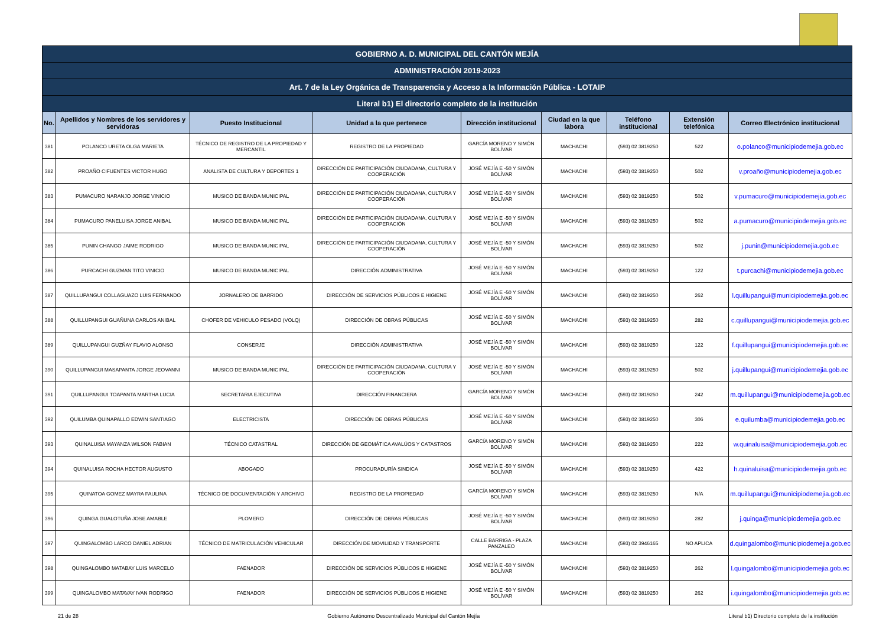| GOBIERNO A. D. MUNICIPAL DEL CANTÓN MEJÍA | | | | | | | | |
| --- | --- | --- | --- | --- | --- | --- | --- | --- |
| ADMINISTRACIÓN 2019-2023 | | | | | | | | |
| Art. 7 de la Ley Orgánica de Transparencia y Acceso a la Información Pública - LOTAIP | | | | | | | | |
| Literal b1) El directorio completo de la institución | | | | | | | | |
| No. | Apellidos y Nombres de los servidores y servidoras | Puesto Institucional | Unidad a la que pertenece | Dirección institucional | Ciudad en la que labora | Teléfono institucional | Extensión telefónica | Correo Electrónico institucional |
| 381 | POLANCO URETA OLGA MARIETA | TÉCNICO DE REGISTRO DE LA PROPIEDAD Y MERCANTIL | REGISTRO DE LA PROPIEDAD | GARCÍA MORENO Y SIMÓN BOLÍVAR | MACHACHI | (593) 02 3819250 | 522 | o.polanco@municipiodemejia.gob.ec |
| 382 | PROAÑO CIFUENTES VICTOR HUGO | ANALISTA DE CULTURA Y DEPORTES 1 | DIRECCIÓN DE PARTICIPACIÓN CIUDADANA, CULTURA Y COOPERACIÓN | JOSÉ MEJÍA E -50 Y SIMÓN BOLÍVAR | MACHACHI | (593) 02 3819250 | 502 | v.proaño@municipiodemejia.gob.ec |
| 383 | PUMACURO NARANJO JORGE VINICIO | MUSICO DE BANDA MUNICIPAL | DIRECCIÓN DE PARTICIPACIÓN CIUDADANA, CULTURA Y COOPERACIÓN | JOSÉ MEJÍA E -50 Y SIMÓN BOLÍVAR | MACHACHI | (593) 02 3819250 | 502 | v.pumacuro@municipiodemejia.gob.ec |
| 384 | PUMACURO PANELUISA JORGE ANIBAL | MUSICO DE BANDA MUNICIPAL | DIRECCIÓN DE PARTICIPACIÓN CIUDADANA, CULTURA Y COOPERACIÓN | JOSÉ MEJÍA E -50 Y SIMÓN BOLÍVAR | MACHACHI | (593) 02 3819250 | 502 | a.pumacuro@municipiodemejia.gob.ec |
| 385 | PUNIN CHANGO JAIME RODRIGO | MUSICO DE BANDA MUNICIPAL | DIRECCIÓN DE PARTICIPACIÓN CIUDADANA, CULTURA Y COOPERACIÓN | JOSÉ MEJÍA E -50 Y SIMÓN BOLÍVAR | MACHACHI | (593) 02 3819250 | 502 | j.punin@municipiodemejia.gob.ec |
| 386 | PURCACHI GUZMAN TITO VINICIO | MUSICO DE BANDA MUNICIPAL | DIRECCIÓN ADMINISTRATIVA | JOSÉ MEJÍA E -50 Y SIMÓN BOLÍVAR | MACHACHI | (593) 02 3819250 | 122 | t.purcachi@municipiodemejia.gob.ec |
| 387 | QUILLUPANGUI COLLAGUAZO LUIS FERNANDO | JORNALERO DE BARRIDO | DIRECCIÓN DE SERVICIOS PÚBLICOS E HIGIENE | JOSÉ MEJÍA E -50 Y SIMÓN BOLÍVAR | MACHACHI | (593) 02 3819250 | 262 | l.quillupangui@municipiodemejia.gob.ec |
| 388 | QUILLUPANGUI GUAÑUNA CARLOS ANIBAL | CHOFER DE VEHICULO PESADO (VOLQ) | DIRECCIÓN DE OBRAS PÚBLICAS | JOSÉ MEJÍA E -50 Y SIMÓN BOLÍVAR | MACHACHI | (593) 02 3819250 | 282 | c.quillupangui@municipiodemejia.gob.ec |
| 389 | QUILLUPANGUI GUZÑAY FLAVIO ALONSO | CONSERJE | DIRECCIÓN ADMINISTRATIVA | JOSÉ MEJÍA E -50 Y SIMÓN BOLÍVAR | MACHACHI | (593) 02 3819250 | 122 | f.quillupangui@municipiodemejia.gob.ec |
| 390 | QUILLUPANGUI MASAPANTA JORGE JEOVANNI | MUSICO DE BANDA MUNICIPAL | DIRECCIÓN DE PARTICIPACIÓN CIUDADANA, CULTURA Y COOPERACIÓN | JOSÉ MEJÍA E -50 Y SIMÓN BOLÍVAR | MACHACHI | (593) 02 3819250 | 502 | j.quillupangui@municipiodemejia.gob.ec |
| 391 | QUILLUPANGUI TOAPANTA MARTHA LUCIA | SECRETARIA EJECUTIVA | DIRECCIÓN FINANCIERA | GARCÍA MORENO Y SIMÓN BOLÍVAR | MACHACHI | (593) 02 3819250 | 242 | m.quillupangui@municipiodemejia.gob.ec |
| 392 | QUILUMBA QUINAPALLO EDWIN SANTIAGO | ELECTRICISTA | DIRECCIÓN DE OBRAS PÚBLICAS | JOSÉ MEJÍA E -50 Y SIMÓN BOLÍVAR | MACHACHI | (593) 02 3819250 | 306 | e.quilumba@municipiodemejia.gob.ec |
| 393 | QUINALUISA MAYANZA WILSON FABIAN | TÉCNICO CATASTRAL | DIRECCIÓN DE GEOMÁTICA AVALÚOS Y CATASTROS | GARCÍA MORENO Y SIMÓN BOLÍVAR | MACHACHI | (593) 02 3819250 | 222 | w.quinaluisa@municipiodemejia.gob.ec |
| 394 | QUINALUISA ROCHA HECTOR AUGUSTO | ABOGADO | PROCURADURÍA SINDICA | JOSÉ MEJÍA E -50 Y SIMÓN BOLÍVAR | MACHACHI | (593) 02 3819250 | 422 | h.quinaluisa@municipiodemejia.gob.ec |
| 395 | QUINATOA GOMEZ MAYRA PAULINA | TÉCNICO DE DOCUMENTACIÓN Y ARCHIVO | REGISTRO DE LA PROPIEDAD | GARCÍA MORENO Y SIMÓN BOLÍVAR | MACHACHI | (593) 02 3819250 | N/A | m.quillupangui@municipiodemejia.gob.ec |
| 396 | QUINGA GUALOTUÑA JOSE AMABLE | PLOMERO | DIRECCIÓN DE OBRAS PÚBLICAS | JOSÉ MEJÍA E -50 Y SIMÓN BOLÍVAR | MACHACHI | (593) 02 3819250 | 282 | j.quinga@municipiodemejia.gob.ec |
| 397 | QUINGALOMBO LARCO DANIEL ADRIAN | TÉCNICO DE MATRICULACIÓN VEHICULAR | DIRECCIÓN DE MOVILIDAD Y TRANSPORTE | CALLE BARRIGA - PLAZA PANZALEO | MACHACHI | (593) 02 3946165 | NO APLICA | d.quingalombo@municipiodemejia.gob.ec |
| 398 | QUINGALOMBO MATABAY LUIS MARCELO | FAENADOR | DIRECCIÓN DE SERVICIOS PÚBLICOS E HIGIENE | JOSÉ MEJÍA E -50 Y SIMÓN BOLÍVAR | MACHACHI | (593) 02 3819250 | 262 | l.quingalombo@municipiodemejia.gob.ec |
| 399 | QUINGALOMBO MATAVAY IVAN RODRIGO | FAENADOR | DIRECCIÓN DE SERVICIOS PÚBLICOS E HIGIENE | JOSÉ MEJÍA E -50 Y SIMÓN BOLÍVAR | MACHACHI | (593) 02 3819250 | 262 | i.quingalombo@municipiodemejia.gob.ec |
21 de 28 Gobierno Autónomo Descentralizado Municipal del Cantón Mejía Literal b1) Directorio completo de la institución